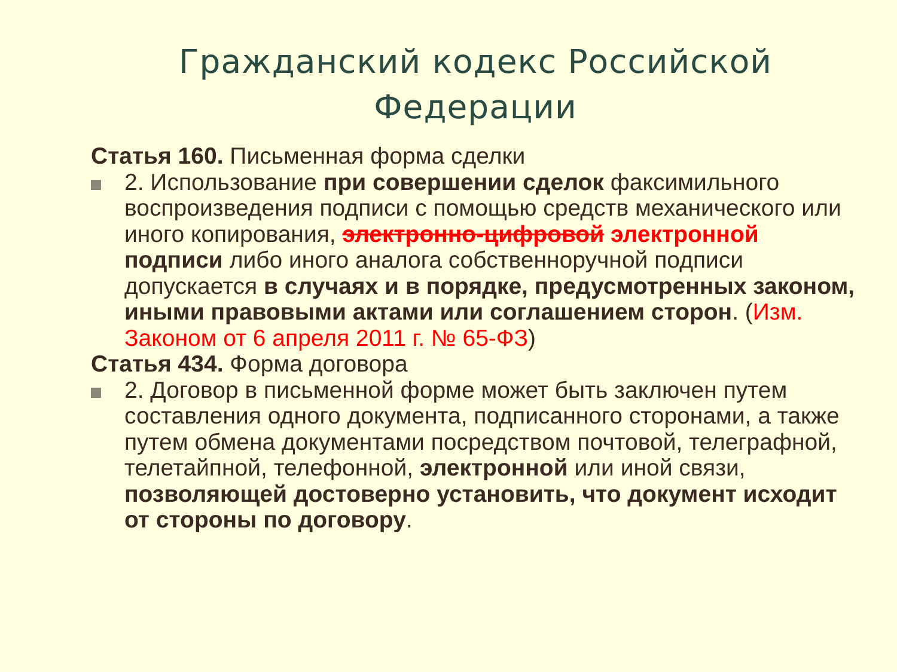Гражданский кодекс Российской Федерации
Статья 160. Письменная форма сделки
2. Использование при совершении сделок факсимильного воспроизведения подписи с помощью средств механического или иного копирования, электронно-цифровой электронной подписи либо иного аналога собственноручной подписи допускается в случаях и в порядке, предусмотренных законом, иными правовыми актами или соглашением сторон. (Изм. Законом от 6 апреля 2011 г. № 65-ФЗ)
Статья 434. Форма договора
2. Договор в письменной форме может быть заключен путем составления одного документа, подписанного сторонами, а также путем обмена документами посредством почтовой, телеграфной, телетайпной, телефонной, электронной или иной связи, позволяющей достоверно установить, что документ исходит от стороны по договору.